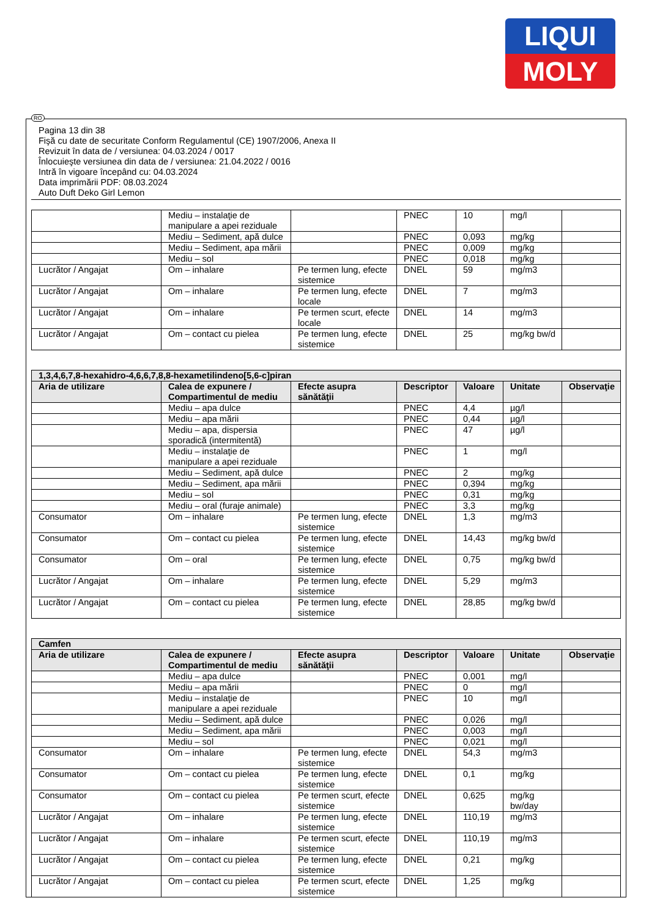LIQUI
MOLY
RO
Pagina 13 din 38
Fişă cu date de securitate Conform Regulamentul (CE) 1907/2006, Anexa II
Revizuit în data de / versiunea: 04.03.2024 / 0017
Înlocuieşte versiunea din data de / versiunea: 21.04.2022 / 0016
Intră în vigoare începând cu: 04.03.2024
Data imprimării PDF: 08.03.2024
Auto Duft Deko Girl Lemon
| | Mediu – instalaţie de manipulare a apei reziduale | | PNEC | 10 | mg/l | |
| | Mediu – Sediment, apă dulce | | PNEC | 0,093 | mg/kg | |
| | Mediu – Sediment, apa mării | | PNEC | 0,009 | mg/kg | |
| | Mediu – sol | | PNEC | 0,018 | mg/kg | |
| Lucrător / Angajat | Om – inhalare | Pe termen lung, efecte sistemice | DNEL | 59 | mg/m3 | |
| Lucrător / Angajat | Om – inhalare | Pe termen lung, efecte locale | DNEL | 7 | mg/m3 | |
| Lucrător / Angajat | Om – inhalare | Pe termen scurt, efecte locale | DNEL | 14 | mg/m3 | |
| Lucrător / Angajat | Om – contact cu pielea | Pe termen lung, efecte sistemice | DNEL | 25 | mg/kg bw/d | |
| 1,3,4,6,7,8-hexahidro-4,6,6,7,8,8-hexametilindeno[5,6-c]piran | | | | | | |
| --- | --- | --- | --- | --- | --- | --- |
| Aria de utilizare | Calea de expunere / Compartimentul de mediu | Efecte asupra sănătăţii | Descriptor | Valoare | Unitate | Observaţie |
| | Mediu – apa dulce | | PNEC | 4,4 | µg/l | |
| | Mediu – apa mării | | PNEC | 0,44 | µg/l | |
| | Mediu – apa, dispersia sporadică (intermitentă) | | PNEC | 47 | µg/l | |
| | Mediu – instalaţie de manipulare a apei reziduale | | PNEC | 1 | mg/l | |
| | Mediu – Sediment, apă dulce | | PNEC | 2 | mg/kg | |
| | Mediu – Sediment, apa mării | | PNEC | 0,394 | mg/kg | |
| | Mediu – sol | | PNEC | 0,31 | mg/kg | |
| | Mediu – oral (furaje animale) | | PNEC | 3,3 | mg/kg | |
| Consumator | Om – inhalare | Pe termen lung, efecte sistemice | DNEL | 1,3 | mg/m3 | |
| Consumator | Om – contact cu pielea | Pe termen lung, efecte sistemice | DNEL | 14,43 | mg/kg bw/d | |
| Consumator | Om – oral | Pe termen lung, efecte sistemice | DNEL | 0,75 | mg/kg bw/d | |
| Lucrător / Angajat | Om – inhalare | Pe termen lung, efecte sistemice | DNEL | 5,29 | mg/m3 | |
| Lucrător / Angajat | Om – contact cu pielea | Pe termen lung, efecte sistemice | DNEL | 28,85 | mg/kg bw/d | |
| Camfen | | | | | | |
| --- | --- | --- | --- | --- | --- | --- |
| Aria de utilizare | Calea de expunere / Compartimentul de mediu | Efecte asupra sănătăţii | Descriptor | Valoare | Unitate | Observaţie |
| | Mediu – apa dulce | | PNEC | 0,001 | mg/l | |
| | Mediu – apa mării | | PNEC | 0 | mg/l | |
| | Mediu – instalaţie de manipulare a apei reziduale | | PNEC | 10 | mg/l | |
| | Mediu – Sediment, apă dulce | | PNEC | 0,026 | mg/l | |
| | Mediu – Sediment, apa mării | | PNEC | 0,003 | mg/l | |
| | Mediu – sol | | PNEC | 0,021 | mg/l | |
| Consumator | Om – inhalare | Pe termen lung, efecte sistemice | DNEL | 54,3 | mg/m3 | |
| Consumator | Om – contact cu pielea | Pe termen lung, efecte sistemice | DNEL | 0,1 | mg/kg | |
| Consumator | Om – contact cu pielea | Pe termen scurt, efecte sistemice | DNEL | 0,625 | mg/kg bw/day | |
| Lucrător / Angajat | Om – inhalare | Pe termen lung, efecte sistemice | DNEL | 110,19 | mg/m3 | |
| Lucrător / Angajat | Om – inhalare | Pe termen scurt, efecte sistemice | DNEL | 110,19 | mg/m3 | |
| Lucrător / Angajat | Om – contact cu pielea | Pe termen lung, efecte sistemice | DNEL | 0,21 | mg/kg | |
| Lucrător / Angajat | Om – contact cu pielea | Pe termen scurt, efecte sistemice | DNEL | 1,25 | mg/kg | |